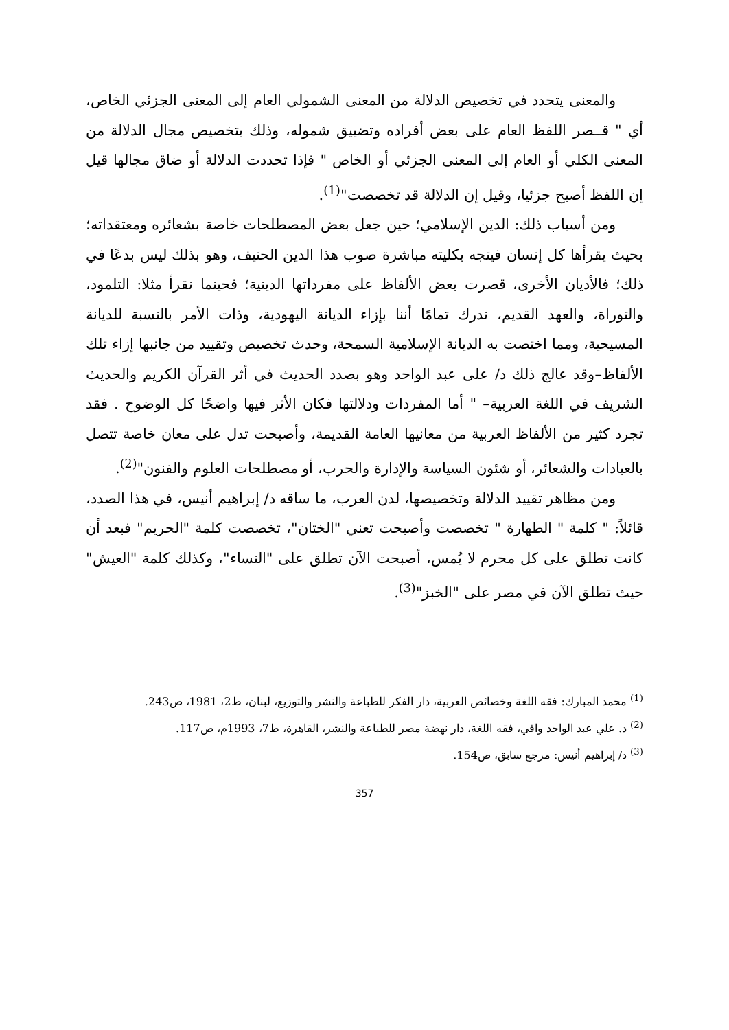والمعنى يتحدد في تخصيص الدلالة من المعنى الشمولي العام إلى المعنى الجزئي الخاص، أي " قــصر اللفظ العام على بعض أفراده وتضييق شموله، وذلك بتخصيص مجال الدلالة من المعنى الكلي أو العام إلى المعنى الجزئي أو الخاص " فإذا تحددت الدلالة أو ضاق مجالها قيل إن اللفظ أصبح جزئيا، وقيل إن الدلالة قد تخصصت"<sup>(1)</sup>.
ومن أسباب ذلك: الدين الإسلامي؛ حين جعل بعض المصطلحات خاصة بشعائره ومعتقداته؛ بحيث يقرأها كل إنسان فيتجه بكليته مباشرة صوب هذا الدين الحنيف، وهو بذلك ليس بدعًا في ذلك؛ فالأديان الأخرى، قصرت بعض الألفاظ على مفرداتها الدينية؛ فحينما نقرأ مثلا: التلمود، والتوراة، والعهد القديم، ندرك تمامًا أننا بإزاء الديانة اليهودية، وذات الأمر بالنسبة للديانة المسيحية، ومما اختصت به الديانة الإسلامية السمحة، وحدث تخصيص وتقييد من جانبها إزاء تلك الألفاظ–وقد عالج ذلك د/ على عبد الواحد وهو بصدد الحديث في أثر القرآن الكريم والحديث الشريف في اللغة العربية– " أما المفردات ودلالتها فكان الأثر فيها واضحًا كل الوضوح . فقد تجرد كثير من الألفاظ العربية من معانيها العامة القديمة، وأصبحت تدل على معان خاصة تتصل بالعبادات والشعائر، أو شئون السياسة والإدارة والحرب، أو مصطلحات العلوم والفنون"<sup>(2)</sup>.
ومن مظاهر تقييد الدلالة وتخصيصها، لدن العرب، ما ساقه د/ إبراهيم أنيس، في هذا الصدد، قائلاً: " كلمة " الطهارة " تخصصت وأصبحت تعني "الختان"، تخصصت كلمة "الحريم" فبعد أن كانت تطلق على كل محرم لا يُمس، أصبحت الآن تطلق على "النساء"، وكذلك كلمة "العيش" حيث تطلق الآن في مصر على "الخبز"<sup>(3)</sup>.
<sup>(1)</sup> محمد المبارك: فقه اللغة وخصائص العربية، دار الفكر للطباعة والنشر والتوزيع، لبنان، ط2، 1981، ص243.
<sup>(2)</sup> د. علي عبد الواحد وافي، فقه اللغة، دار نهضة مصر للطباعة والنشر، القاهرة، ط7، 1993م، ص117.
<sup>(3)</sup> د/ إبراهيم أنيس: مرجع سابق، ص154.
357